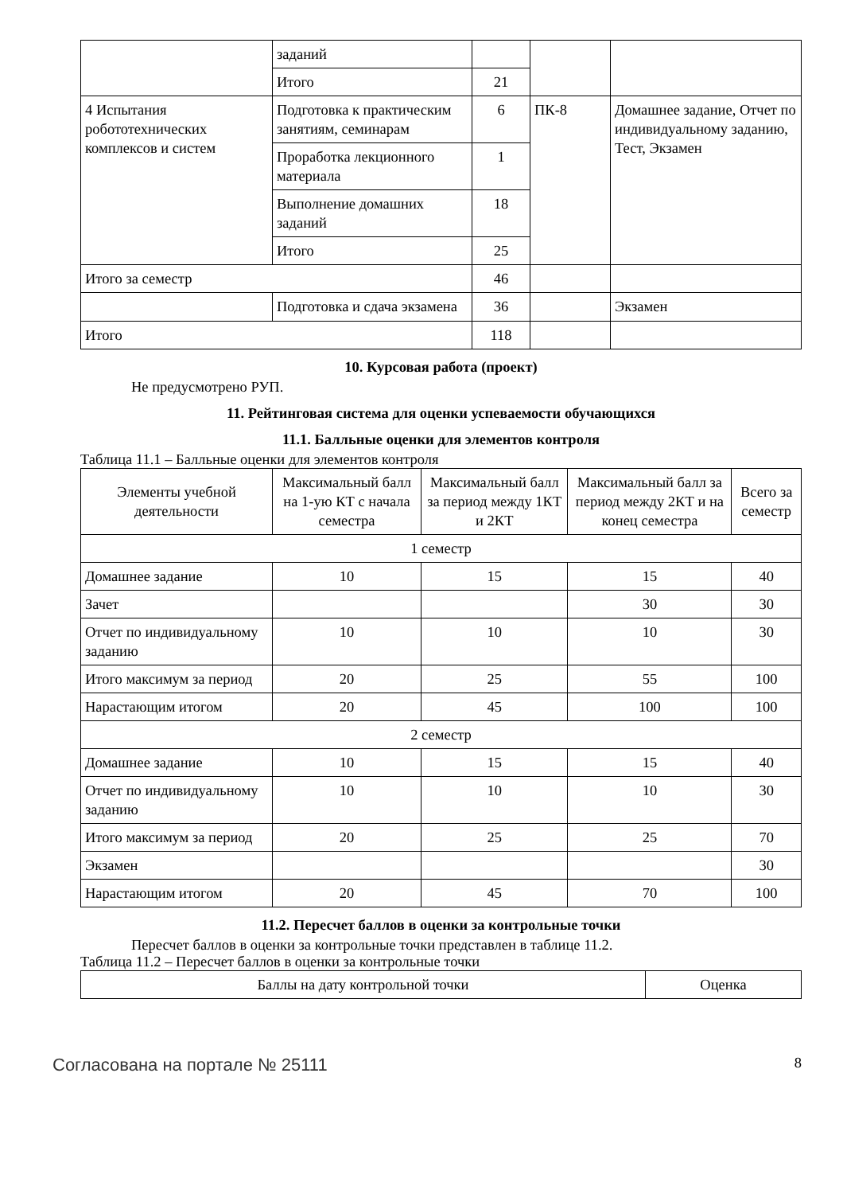| | заданий | | | |
| | Итого | 21 | | |
| 4 Испытания робототехнических комплексов и систем | Подготовка к практическим занятиям, семинарам | 6 | ПК-8 | Домашнее задание, Отчет по индивидуальному заданию, Тест, Экзамен |
| | Проработка лекционного материала | 1 | | |
| | Выполнение домашних заданий | 18 | | |
| | Итого | 25 | | |
| Итого за семестр | | 46 | | |
| | Подготовка и сдача экзамена | 36 | | Экзамен |
| Итого | | 118 | | |
10. Курсовая работа (проект)
Не предусмотрено РУП.
11. Рейтинговая система для оценки успеваемости обучающихся
11.1. Балльные оценки для элементов контроля
Таблица 11.1 – Балльные оценки для элементов контроля
| Элементы учебной деятельности | Максимальный балл на 1-ую КТ с начала семестра | Максимальный балл за период между 1КТ и 2КТ | Максимальный балл за период между 2КТ и на конец семестра | Всего за семестр |
| --- | --- | --- | --- | --- |
| 1 семестр | | | | |
| Домашнее задание | 10 | 15 | 15 | 40 |
| Зачет | | | 30 | 30 |
| Отчет по индивидуальному заданию | 10 | 10 | 10 | 30 |
| Итого максимум за период | 20 | 25 | 55 | 100 |
| Нарастающим итогом | 20 | 45 | 100 | 100 |
| 2 семестр | | | | |
| Домашнее задание | 10 | 15 | 15 | 40 |
| Отчет по индивидуальному заданию | 10 | 10 | 10 | 30 |
| Итого максимум за период | 20 | 25 | 25 | 70 |
| Экзамен | | | | 30 |
| Нарастающим итогом | 20 | 45 | 70 | 100 |
11.2. Пересчет баллов в оценки за контрольные точки
Пересчет баллов в оценки за контрольные точки представлен в таблице 11.2.
Таблица 11.2 – Пересчет баллов в оценки за контрольные точки
| Баллы на дату контрольной точки | Оценка |
| --- | --- |
Согласована на портале № 25111 8